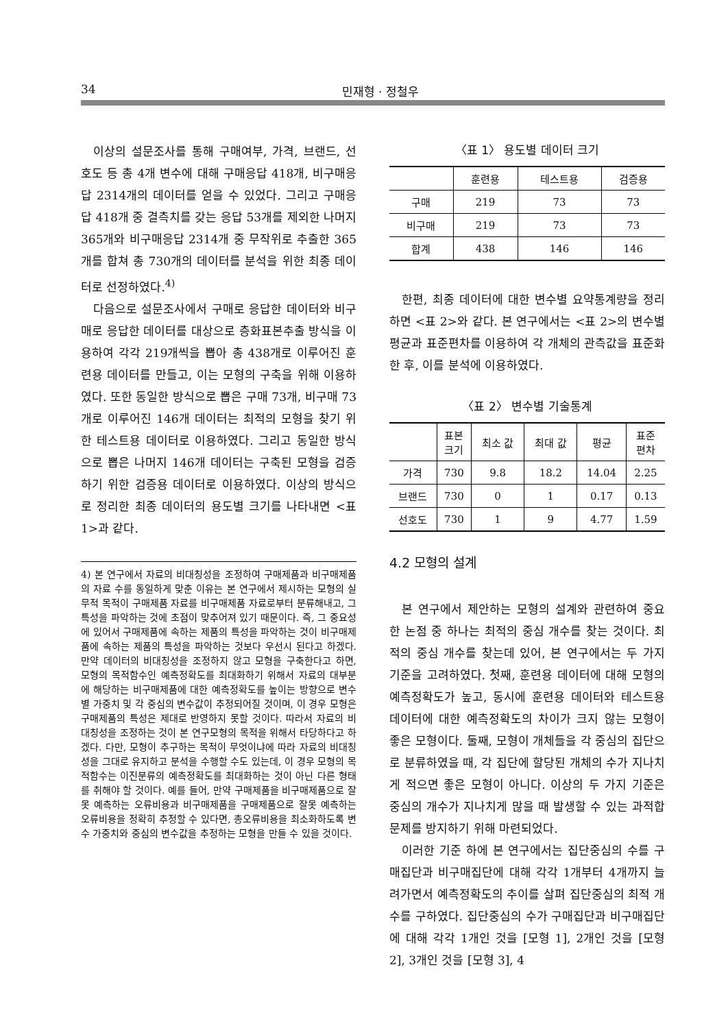34 민재형 · 정철우
이상의 설문조사를 통해 구매여부, 가격, 브랜드, 선호도 등 총 4개 변수에 대해 구매응답 418개, 비구매응답 2314개의 데이터를 얻을 수 있었다. 그리고 구매응답 418개 중 결측치를 갖는 응답 53개를 제외한 나머지 365개와 비구매응답 2314개 중 무작위로 추출한 365개를 합쳐 총 730개의 데이터를 분석을 위한 최종 데이터로 선정하였다.<sup>4)</sup>
다음으로 설문조사에서 구매로 응답한 데이터와 비구매로 응답한 데이터를 대상으로 층화표본추출 방식을 이용하여 각각 219개씩을 뽑아 총 438개로 이루어진 훈련용 데이터를 만들고, 이는 모형의 구축을 위해 이용하였다. 또한 동일한 방식으로 뽑은 구매 73개, 비구매 73개로 이루어진 146개 데이터는 최적의 모형을 찾기 위한 테스트용 데이터로 이용하였다. 그리고 동일한 방식으로 뽑은 나머지 146개 데이터는 구축된 모형을 검증하기 위한 검증용 데이터로 이용하였다. 이상의 방식으로 정리한 최종 데이터의 용도별 크기를 나타내면 <표 1>과 같다.
4) 본 연구에서 자료의 비대칭성을 조정하여 구매제품과 비구매제품의 자료 수를 동일하게 맞춘 이유는 본 연구에서 제시하는 모형의 실무적 목적이 구매제품 자료를 비구매제품 자료로부터 분류해내고, 그 특성을 파악하는 것에 초점이 맞추어져 있기 때문이다. 즉, 그 중요성에 있어서 구매제품에 속하는 제품의 특성을 파악하는 것이 비구매제품에 속하는 제품의 특성을 파악하는 것보다 우선시 된다고 하겠다. 만약 데이터의 비대칭성을 조정하지 않고 모형을 구축한다고 하면, 모형의 목적함수인 예측정확도를 최대화하기 위해서 자료의 대부분에 해당하는 비구매제품에 대한 예측정확도를 높이는 방향으로 변수별 가중치 및 각 중심의 변수값이 추정되어질 것이며, 이 경우 모형은 구매제품의 특성은 제대로 반영하지 못할 것이다. 따라서 자료의 비대칭성을 조정하는 것이 본 연구모형의 목적을 위해서 타당하다고 하겠다. 다만, 모형이 추구하는 목적이 무엇이냐에 따라 자료의 비대칭성을 그대로 유지하고 분석을 수행할 수도 있는데, 이 경우 모형의 목적함수는 이진분류의 예측정확도를 최대화하는 것이 아닌 다른 형태를 취해야 할 것이다. 예를 들어, 만약 구매제품을 비구매제품으로 잘못 예측하는 오류비용과 비구매제품을 구매제품으로 잘못 예측하는 오류비용을 정확히 추정할 수 있다면, 총오류비용을 최소화하도록 변수 가중치와 중심의 변수값을 추정하는 모형을 만들 수 있을 것이다.
〈표 1〉 용도별 데이터 크기
| | 훈련용 | 테스트용 | 검증용 |
| --- | --- | --- | --- |
| 구매 | 219 | 73 | 73 |
| 비구매 | 219 | 73 | 73 |
| 합계 | 438 | 146 | 146 |
한편, 최종 데이터에 대한 변수별 요약통계량을 정리하면 <표 2>와 같다. 본 연구에서는 <표 2>의 변수별 평균과 표준편차를 이용하여 각 개체의 관측값을 표준화한 후, 이를 분석에 이용하였다.
〈표 2〉 변수별 기술통계
| | 표본 크기 | 최소 값 | 최대 값 | 평균 | 표준 편차 |
| --- | --- | --- | --- | --- | --- |
| 가격 | 730 | 9.8 | 18.2 | 14.04 | 2.25 |
| 브랜드 | 730 | 0 | 1 | 0.17 | 0.13 |
| 선호도 | 730 | 1 | 9 | 4.77 | 1.59 |
4.2 모형의 설계
본 연구에서 제안하는 모형의 설계와 관련하여 중요한 논점 중 하나는 최적의 중심 개수를 찾는 것이다. 최적의 중심 개수를 찾는데 있어, 본 연구에서는 두 가지 기준을 고려하였다. 첫째, 훈련용 데이터에 대해 모형의 예측정확도가 높고, 동시에 훈련용 데이터와 테스트용 데이터에 대한 예측정확도의 차이가 크지 않는 모형이 좋은 모형이다. 둘째, 모형이 개체들을 각 중심의 집단으로 분류하였을 때, 각 집단에 할당된 개체의 수가 지나치게 적으면 좋은 모형이 아니다. 이상의 두 가지 기준은 중심의 개수가 지나치게 많을 때 발생할 수 있는 과적합 문제를 방지하기 위해 마련되었다.
이러한 기준 하에 본 연구에서는 집단중심의 수를 구매집단과 비구매집단에 대해 각각 1개부터 4개까지 늘려가면서 예측정확도의 추이를 살펴 집단중심의 최적 개수를 구하였다. 집단중심의 수가 구매집단과 비구매집단에 대해 각각 1개인 것을 [모형 1], 2개인 것을 [모형 2], 3개인 것을 [모형 3], 4